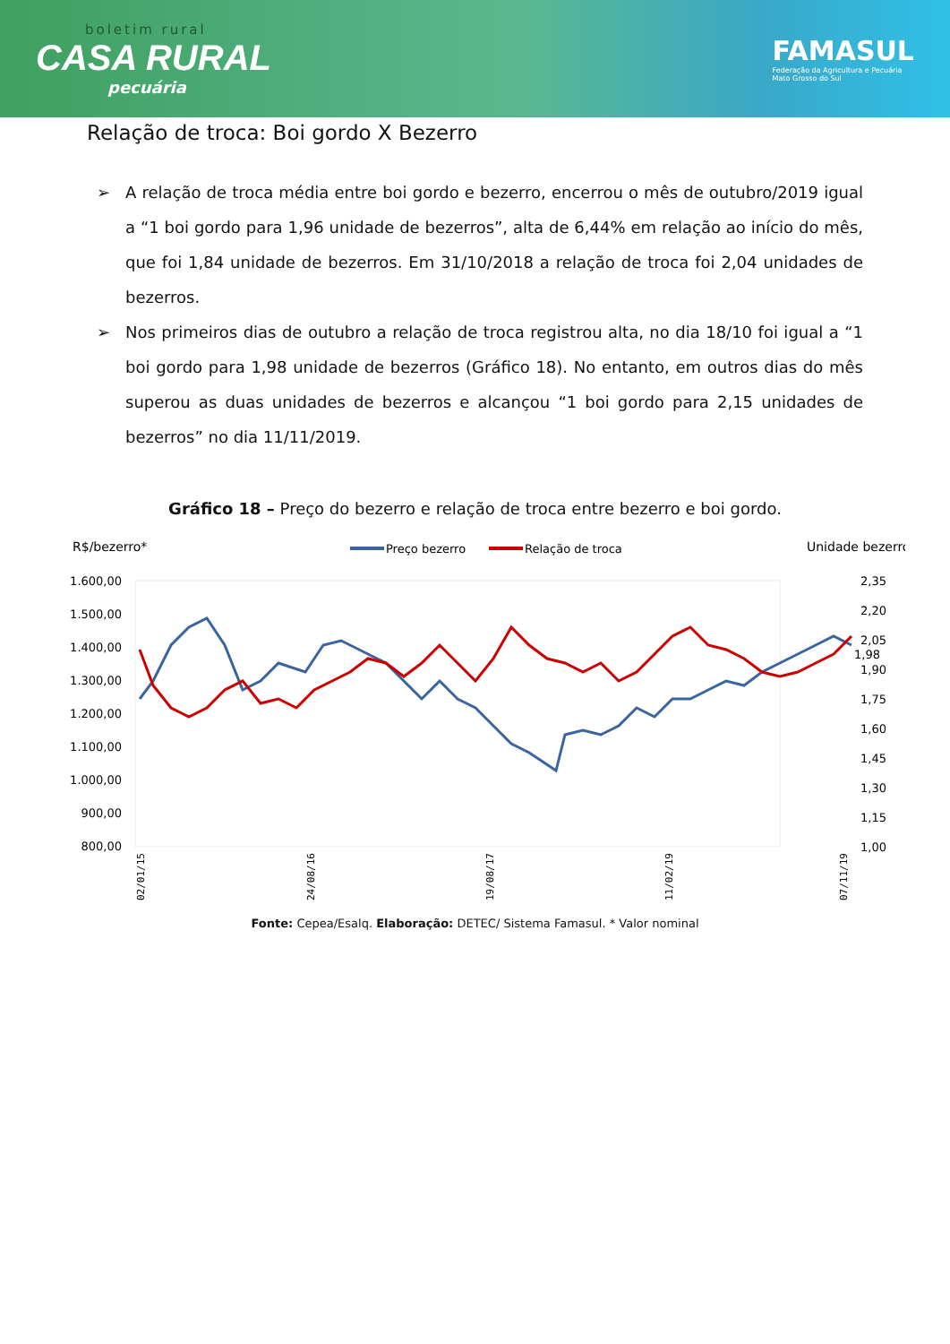boletim rural
CASA RURAL
pecuária
FAMASUL
Federação da Agricultura e Pecuária
Mato Grosso do Sul
Relação de troca: Boi gordo X Bezerro
➢ A relação de troca média entre boi gordo e bezerro, encerrou o mês de outubro/2019 igual a “1 boi gordo para 1,96 unidade de bezerros”, alta de 6,44% em relação ao início do mês, que foi 1,84 unidade de bezerros. Em 31/10/2018 a relação de troca foi 2,04 unidades de bezerros.
➢ Nos primeiros dias de outubro a relação de troca registrou alta, no dia 18/10 foi igual a “1 boi gordo para 1,98 unidade de bezerros (Gráfico 18). No entanto, em outros dias do mês superou as duas unidades de bezerros e alcançou “1 boi gordo para 2,15 unidades de bezerros” no dia 11/11/2019.
Gráfico 18 – Preço do bezerro e relação de troca entre bezerro e boi gordo.
R$/bezerro*
Preço bezerro
Relação de troca
Unidade bezerro
1.600,00
1.500,00
1.400,00
1.300,00
1.200,00
1.100,00
1.000,00
900,00
800,00
2,35
2,20
2,05
1,98
1,90
1,75
1,60
1,45
1,30
1,15
1,00
02/01/15
24/08/16
19/08/17
11/02/19
07/11/19
Fonte: Cepea/Esalq. Elaboração: DETEC/ Sistema Famasul. * Valor nominal